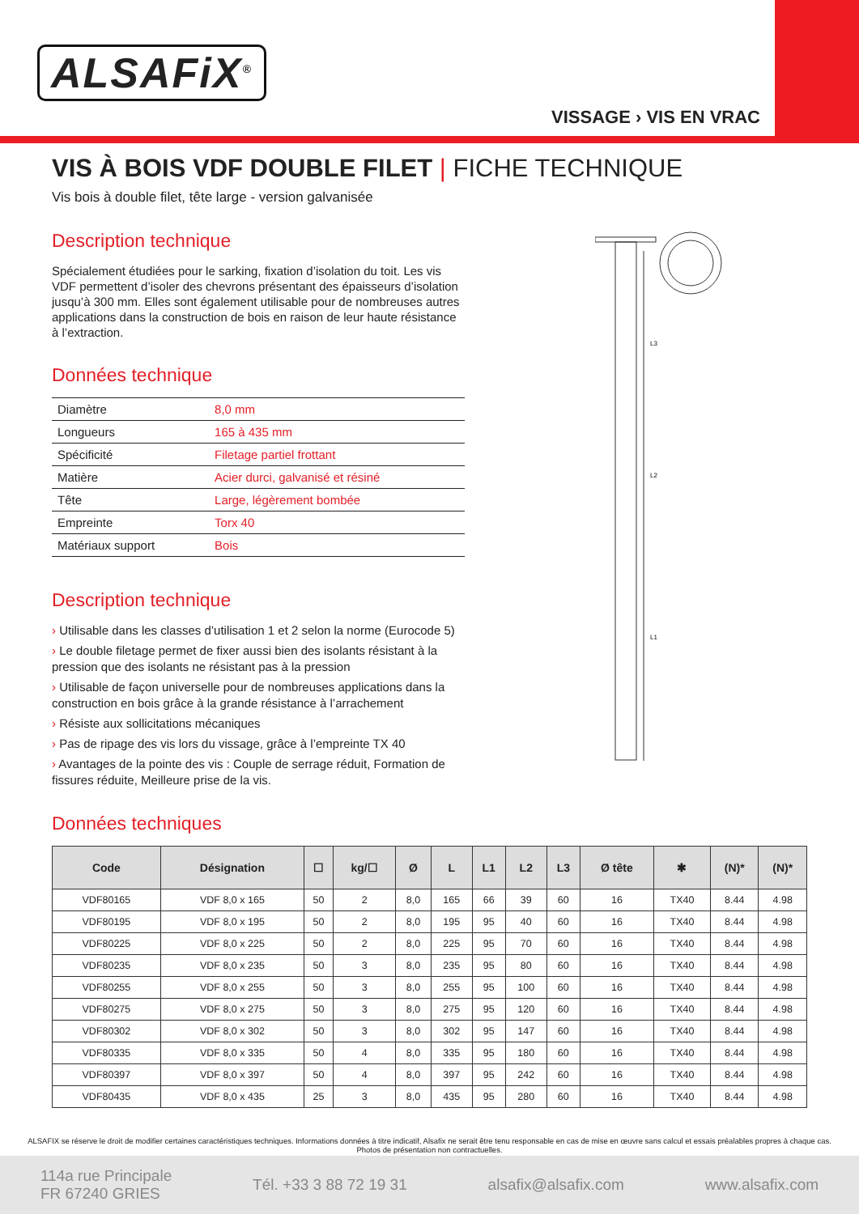ALSAFiX<sup>®</sup>
VISSAGE › VIS EN VRAC
L3
L2
L1
VIS À BOIS VDF DOUBLE FILET | FICHE TECHNIQUE
Vis bois à double filet, tête large - version galvanisée
Description technique
Spécialement étudiées pour le sarking, fixation d’isolation du toit. Les vis VDF permettent d’isoler des chevrons présentant des épaisseurs d’isolation jusqu’à 300 mm. Elles sont également utilisable pour de nombreuses autres applications dans la construction de bois en raison de leur haute résistance à l’extraction.
Données technique
| Diamètre | 8,0 mm |
| Longueurs | 165 à 435 mm |
| Spécificité | Filetage partiel frottant |
| Matière | Acier durci, galvanisé et résiné |
| Tête | Large, légèrement bombée |
| Empreinte | Torx 40 |
| Matériaux support | Bois |
Description technique
› Utilisable dans les classes d’utilisation 1 et 2 selon la norme (Eurocode 5)
› Le double filetage permet de fixer aussi bien des isolants résistant à la pression que des isolants ne résistant pas à la pression
› Utilisable de façon universelle pour de nombreuses applications dans la construction en bois grâce à la grande résistance à l’arrachement
› Résiste aux sollicitations mécaniques
› Pas de ripage des vis lors du vissage, grâce à l’empreinte TX 40
› Avantages de la pointe des vis : Couple de serrage réduit, Formation de fissures réduite, Meilleure prise de la vis.
Données techniques
| Code | Désignation | ☐ | kg/☐ | Ø | L | L1 | L2 | L3 | Ø tête | ✱ | (N)* | (N)* |
| --- | --- | --- | --- | --- | --- | --- | --- | --- | --- | --- | --- | --- |
| VDF80165 | VDF 8,0 x 165 | 50 | 2 | 8,0 | 165 | 66 | 39 | 60 | 16 | TX40 | 8.44 | 4.98 |
| VDF80195 | VDF 8,0 x 195 | 50 | 2 | 8,0 | 195 | 95 | 40 | 60 | 16 | TX40 | 8.44 | 4.98 |
| VDF80225 | VDF 8,0 x 225 | 50 | 2 | 8,0 | 225 | 95 | 70 | 60 | 16 | TX40 | 8.44 | 4.98 |
| VDF80235 | VDF 8,0 x 235 | 50 | 3 | 8,0 | 235 | 95 | 80 | 60 | 16 | TX40 | 8.44 | 4.98 |
| VDF80255 | VDF 8,0 x 255 | 50 | 3 | 8,0 | 255 | 95 | 100 | 60 | 16 | TX40 | 8.44 | 4.98 |
| VDF80275 | VDF 8,0 x 275 | 50 | 3 | 8,0 | 275 | 95 | 120 | 60 | 16 | TX40 | 8.44 | 4.98 |
| VDF80302 | VDF 8,0 x 302 | 50 | 3 | 8,0 | 302 | 95 | 147 | 60 | 16 | TX40 | 8.44 | 4.98 |
| VDF80335 | VDF 8,0 x 335 | 50 | 4 | 8,0 | 335 | 95 | 180 | 60 | 16 | TX40 | 8.44 | 4.98 |
| VDF80397 | VDF 8,0 x 397 | 50 | 4 | 8,0 | 397 | 95 | 242 | 60 | 16 | TX40 | 8.44 | 4.98 |
| VDF80435 | VDF 8,0 x 435 | 25 | 3 | 8,0 | 435 | 95 | 280 | 60 | 16 | TX40 | 8.44 | 4.98 |
ALSAFIX se réserve le droit de modifier certaines caractéristiques techniques. Informations données à titre indicatif, Alsafix ne serait être tenu responsable en cas de mise en œuvre sans calcul et essais préalables propres à chaque cas.
Photos de présentation non contractuelles.
114a rue Principale
FR 67240 GRIES
Tél. +33 3 88 72 19 31 alsafix@alsafix.com www.alsafix.com